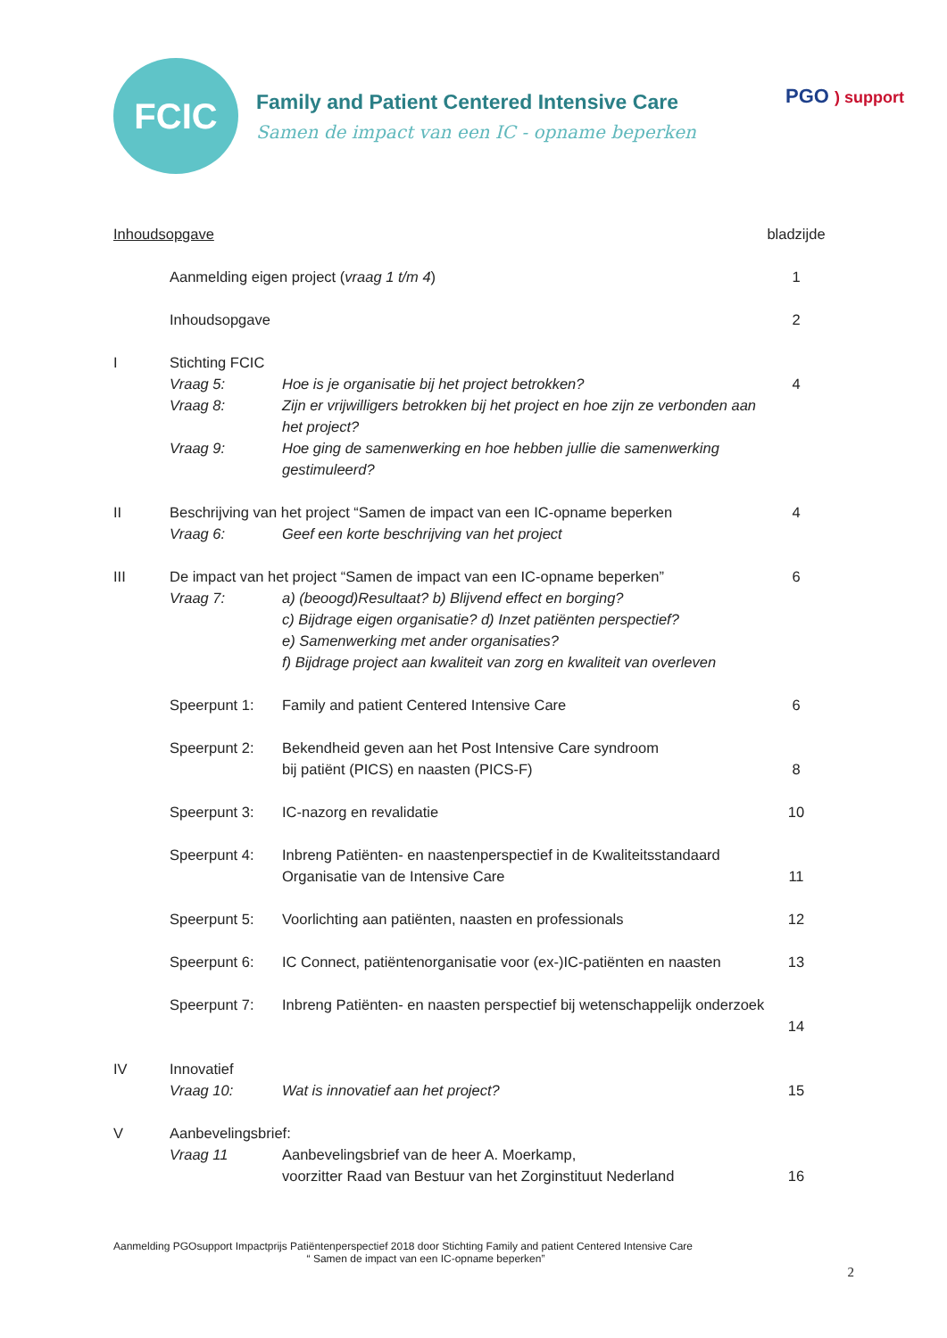FCIC
Family and Patient Centered Intensive Care
Samen de impact van een IC - opname beperken
PGO ) support
| Inhoudsopgave | | | bladzijde |
| | Aanmelding eigen project ( vraag 1 t/m 4 ) | | 1 |
| | Inhoudsopgave | | 2 |
| I | Stichting FCIC | | |
| | Vraag 5: | Hoe is je organisatie bij het project betrokken? | 4 |
| | Vraag 8: | Zijn er vrijwilligers betrokken bij het project en hoe zijn ze verbonden aan het project? | |
| | Vraag 9: | Hoe ging de samenwerking en hoe hebben jullie die samenwerking gestimuleerd? | |
| II | Beschrijving van het project “Samen de impact van een IC-opname beperken | | 4 |
| | Vraag 6: | Geef een korte beschrijving van het project | |
| III | De impact van het project “Samen de impact van een IC-opname beperken” | | 6 |
| | Vraag 7: | a) (beoogd)Resultaat? b) Blijvend effect en borging? c) Bijdrage eigen organisatie? d) Inzet patiënten perspectief? e) Samenwerking met ander organisaties? f) Bijdrage project aan kwaliteit van zorg en kwaliteit van overleven | |
| | Speerpunt 1: | Family and patient Centered Intensive Care | 6 |
| | Speerpunt 2: | Bekendheid geven aan het Post Intensive Care syndroom bij patiënt (PICS) en naasten (PICS-F) | 8 |
| | Speerpunt 3: | IC-nazorg en revalidatie | 10 |
| | Speerpunt 4: | Inbreng Patiënten- en naastenperspectief in de Kwaliteitsstandaard Organisatie van de Intensive Care | 11 |
| | Speerpunt 5: | Voorlichting aan patiënten, naasten en professionals | 12 |
| | Speerpunt 6: | IC Connect, patiëntenorganisatie voor (ex-)IC-patiënten en naasten | 13 |
| | Speerpunt 7: | Inbreng Patiënten- en naasten perspectief bij wetenschappelijk onderzoek | 14 |
| IV | Innovatief | | |
| | Vraag 10: | Wat is innovatief aan het project? | 15 |
| V | Aanbevelingsbrief: | | |
| | Vraag 11 | Aanbevelingsbrief van de heer A. Moerkamp, voorzitter Raad van Bestuur van het Zorginstituut Nederland | 16 |
Aanmelding PGOsupport Impactprijs Patiëntenperspectief 2018 door Stichting Family and patient Centered Intensive Care
“ Samen de impact van een IC-opname beperken”
2